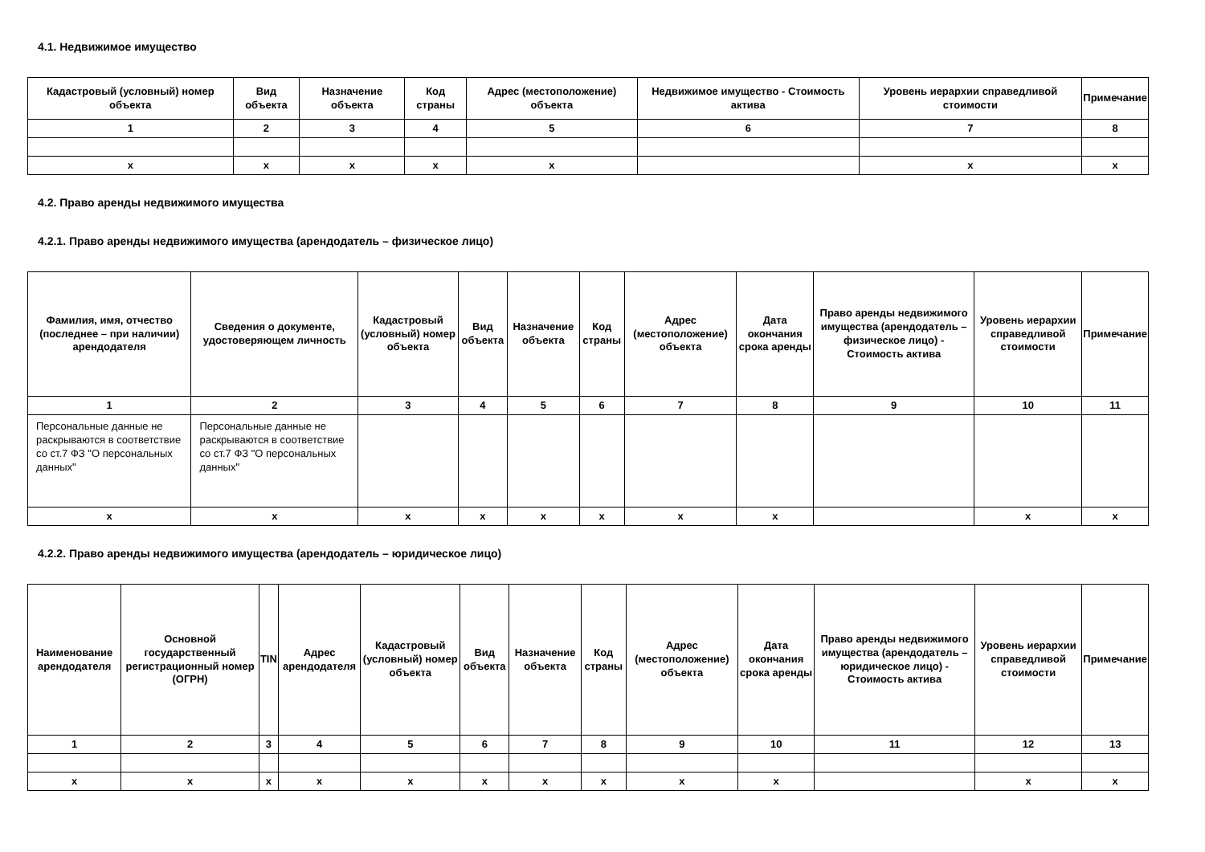4.1. Недвижимое имущество
| Кадастровый (условный) номер объекта | Вид объекта | Назначение объекта | Код страны | Адрес (местоположение) объекта | Недвижимое имущество - Стоимость актива | Уровень иерархии справедливой стоимости | Примечание |
| --- | --- | --- | --- | --- | --- | --- | --- |
| 1 | 2 | 3 | 4 | 5 | 6 | 7 | 8 |
| x | x | x | x | x | | x | x |
4.2. Право аренды недвижимого имущества
4.2.1. Право аренды недвижимого имущества (арендодатель – физическое лицо)
| Фамилия, имя, отчество (последнее – при наличии) арендодателя | Сведения о документе, удостоверяющем личность | Кадастровый (условный) номер объекта | Вид объекта | Назначение объекта | Код страны | Адрес (местоположение) объекта | Дата окончания срока аренды | Право аренды недвижимого имущества (арендодатель – физическое лицо) - Стоимость актива | Уровень иерархии справедливой стоимости | Примечание |
| --- | --- | --- | --- | --- | --- | --- | --- | --- | --- | --- |
| 1 | 2 | 3 | 4 | 5 | 6 | 7 | 8 | 9 | 10 | 11 |
| Персональные данные не раскрываются в соответствие со ст.7 ФЗ "О персональных данных" | Персональные данные не раскрываются в соответствие со ст.7 ФЗ "О персональных данных" | | | | | | | | | |
| x | x | x | x | x | x | x | x | | x | x |
4.2.2. Право аренды недвижимого имущества (арендодатель – юридическое лицо)
| Наименование арендодателя | Основной государственный регистрационный номер (ОГРН) | TIN | Адрес арендодателя | Кадастровый (условный) номер объекта | Вид объекта | Назначение объекта | Код страны | Адрес (местоположение) объекта | Дата окончания срока аренды | Право аренды недвижимого имущества (арендодатель – юридическое лицо) - Стоимость актива | Уровень иерархии справедливой стоимости | Примечание |
| --- | --- | --- | --- | --- | --- | --- | --- | --- | --- | --- | --- | --- |
| 1 | 2 | 3 | 4 | 5 | 6 | 7 | 8 | 9 | 10 | 11 | 12 | 13 |
| x | x | x | x | x | x | x | x | x | x | | x | x |